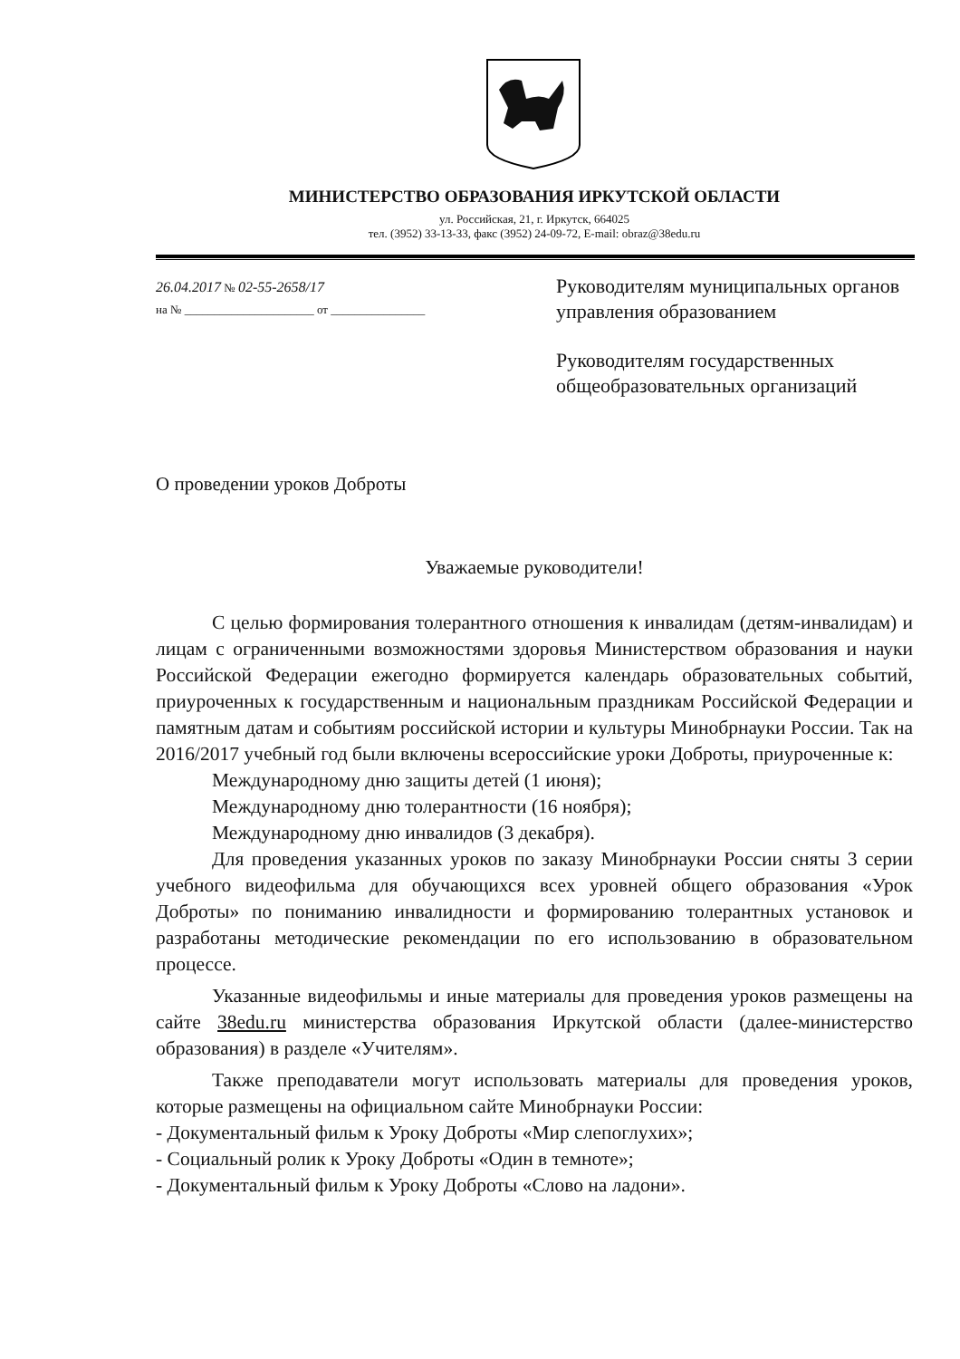МИНИСТЕРСТВО ОБРАЗОВАНИЯ ИРКУТСКОЙ ОБЛАСТИ
ул. Российская, 21, г. Иркутск, 664025
тел. (3952) 33-13-33, факс (3952) 24-09-72, E-mail: obraz@38edu.ru
26.04.2017 № 02-55-2658/17
на № ______________________ от ________________
Руководителям муниципальных органов управления образованием
Руководителям государственных общеобразовательных организаций
О проведении уроков Доброты
Уважаемые руководители!
С целью формирования толерантного отношения к инвалидам (детям-инвалидам) и лицам с ограниченными возможностями здоровья Министерством образования и науки Российской Федерации ежегодно формируется календарь образовательных событий, приуроченных к государственным и национальным праздникам Российской Федерации и памятным датам и событиям российской истории и культуры Минобрнауки России. Так на 2016/2017 учебный год были включены всероссийские уроки Доброты, приуроченные к:
Международному дню защиты детей (1 июня);
Международному дню толерантности (16 ноября);
Международному дню инвалидов (3 декабря).
Для проведения указанных уроков по заказу Минобрнауки России сняты 3 серии учебного видеофильма для обучающихся всех уровней общего образования «Урок Доброты» по пониманию инвалидности и формированию толерантных установок и разработаны методические рекомендации по его использованию в образовательном процессе.
Указанные видеофильмы и иные материалы для проведения уроков размещены на сайте 38edu.ru министерства образования Иркутской области (далее-министерство образования) в разделе «Учителям».
Также преподаватели могут использовать материалы для проведения уроков, которые размещены на официальном сайте Минобрнауки России:
- Документальный фильм к Уроку Доброты «Мир слепоглухих»;
- Социальный ролик к Уроку Доброты «Один в темноте»;
- Документальный фильм к Уроку Доброты «Слово на ладони».